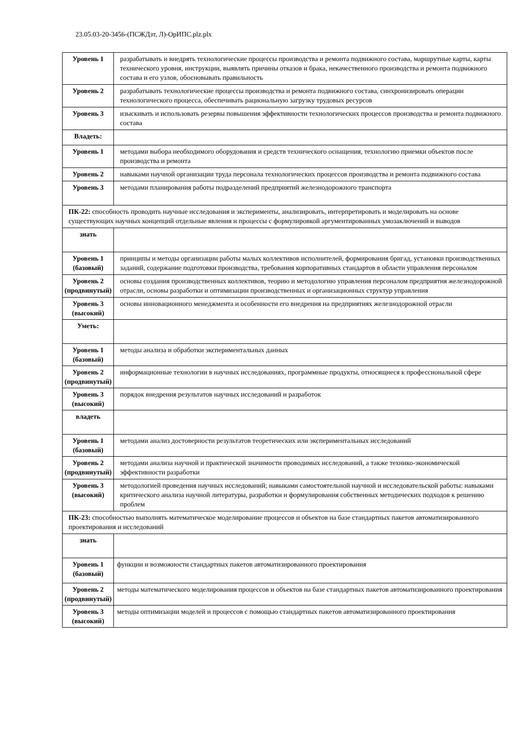23.05.03-20-3456-(ПСЖДзт, Л)-ОрИПС.plz.plx
| Уровень 1 | разрабатывать и внедрять технологические процессы производства и ремонта подвижного состава, маршрутные карты, карты технического уровня, инструкции, выявлять причины отказов и брака, некачественного производства и ремонта подвижного состава и его узлов, обосновывать правильность |
| Уровень 2 | разрабатывать технологические процессы производства и ремонта подвижного состава, синхронизировать операции технологического процесса, обеспечивать рациональную загрузку трудовых ресурсов |
| Уровень 3 | изыскивать и использовать резервы повышения эффективности технологических процессов производства и ремонта подвижного состава |
| Владеть: | |
| Уровень 1 | методами выбора необходимого оборудования и средств технического оснащения, технологию приемки объектов после производства и ремонта |
| Уровень 2 | навыками научной организации труда персонала технологических процессов производства и ремонта подвижного состава |
| Уровень 3 | методами планирования работы подразделений предприятий железнодорожного транспорта |
| ПК-22: способность проводить научные исследования и эксперименты, анализировать, интерпретировать и моделировать на основе существующих научных концепций отдельные явления и процессы с формулировкой аргументированных умозаключений и выводов | |
| знать | |
| Уровень 1 (базовый) | принципы и методы организации работы малых коллективов исполнителей, формирования бригад, установки производственных заданий, содержание подготовки производства, требования корпоративных стандартов в области управления персоналом |
| Уровень 2 (продвинутый) | основы создания производственных коллективов, теорию и методологию управления персоналом предприятия железнодорожной отрасли, основы разработки и оптимизации производственных и организационных структур управления |
| Уровень 3 (высокий) | основы инновационного менеджмента и особенности его внедрения на предприятиях железнодорожной отрасли |
| Уметь: | |
| Уровень 1 (базовый) | методы анализа и обработки экспериментальных данных |
| Уровень 2 (продвинутый) | информационные технологии в научных исследованиях, программные продукты, относящиеся к профессиональной сфере |
| Уровень 3 (высокий) | порядок внедрения результатов научных исследований и разработок |
| владеть | |
| Уровень 1 (базовый) | методами анализ достоверности результатов теоретических или экспериментальных исследований |
| Уровень 2 (продвинутый) | методами анализа научной и практической значимости проводимых исследований, а также технико-экономической эффективности разработки |
| Уровень 3 (высокий) | методологией проведения научных исследований; навыками самостоятельной научной и исследовательской работы: навыками критического анализа научной литературы, разработки и формулирования собственных методических подходов к решению проблем |
| ПК-23: способностью выполнять математическое моделирование процессов и объектов на базе стандартных пакетов автоматизированного проектирования и исследований | |
| знать | |
| Уровень 1 (базовый) | функции и возможности стандартных пакетов автоматизированного проектирования |
| Уровень 2 (продвинутый) | методы математического моделирования процессов и объектов на базе стандартных пакетов автоматизированного проектирования |
| Уровень 3 (высокий) | методы оптимизации моделей и процессов с помощью стандартных пакетов автоматизированного проектирования |